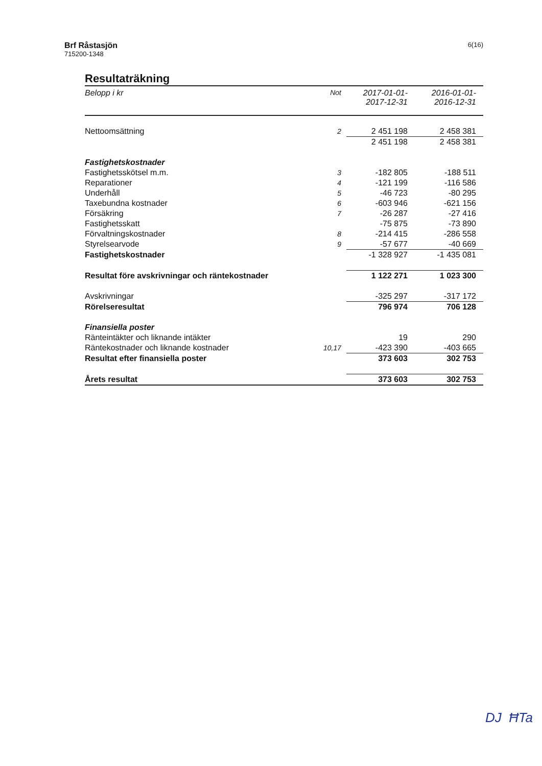Brf Råstasjön
715200-1348
6(16)
Resultaträkning
| Belopp i kr | Not | 2017-01-01- 2017-12-31 | 2016-01-01- 2016-12-31 |
| --- | --- | --- | --- |
| Nettoomsättning | 2 | 2 451 198 | 2 458 381 |
| | | 2 451 198 | 2 458 381 |
| Fastighetskostnader | | | |
| Fastighetsskötsel m.m. | 3 | -182 805 | -188 511 |
| Reparationer | 4 | -121 199 | -116 586 |
| Underhåll | 5 | -46 723 | -80 295 |
| Taxebundna kostnader | 6 | -603 946 | -621 156 |
| Försäkring | 7 | -26 287 | -27 416 |
| Fastighetsskatt | | -75 875 | -73 890 |
| Förvaltningskostnader | 8 | -214 415 | -286 558 |
| Styrelsearvode | 9 | -57 677 | -40 669 |
| Fastighetskostnader | | -1 328 927 | -1 435 081 |
| Resultat före avskrivningar och räntekostnader | | 1 122 271 | 1 023 300 |
| Avskrivningar | | -325 297 | -317 172 |
| Rörelseresultat | | 796 974 | 706 128 |
| Finansiella poster | | | |
| Ränteintäkter och liknande intäkter | | 19 | 290 |
| Räntekostnader och liknande kostnader | 10,17 | -423 390 | -403 665 |
| Resultat efter finansiella poster | | 373 603 | 302 753 |
| Årets resultat | | 373 603 | 302 753 |
DJ ĦTa